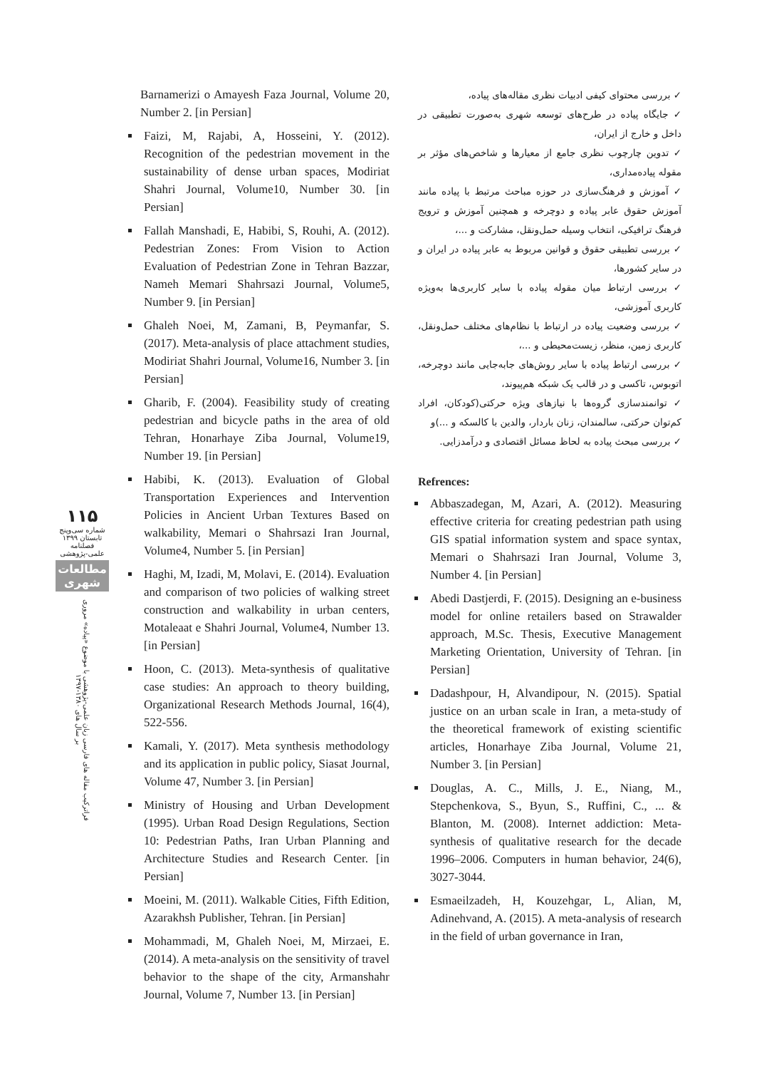۱۱۵
شماره سی‌وپنج
تابستان ۱۳۹۹
فصلنامه
علمی-پژوهشی
مطالعات شهری
فراترکیب مقاله های فارسی زبان علمی-پژوهشی با موضوع «پیاده» مروری بر سال های ۱۳۸۰-۱۳۹۷
Barnamerizi o Amayesh Faza Journal, Volume 20, Number 2. [in Persian]
Faizi, M, Rajabi, A, Hosseini, Y. (2012). Recognition of the pedestrian movement in the sustainability of dense urban spaces, Modiriat Shahri Journal, Volume10, Number 30. [in Persian]
Fallah Manshadi, E, Habibi, S, Rouhi, A. (2012). Pedestrian Zones: From Vision to Action Evaluation of Pedestrian Zone in Tehran Bazzar, Nameh Memari Shahrsazi Journal, Volume5, Number 9. [in Persian]
Ghaleh Noei, M, Zamani, B, Peymanfar, S. (2017). Meta-analysis of place attachment studies, Modiriat Shahri Journal, Volume16, Number 3. [in Persian]
Gharib, F. (2004). Feasibility study of creating pedestrian and bicycle paths in the area of old Tehran, Honarhaye Ziba Journal, Volume19, Number 19. [in Persian]
Habibi, K. (2013). Evaluation of Global Transportation Experiences and Intervention Policies in Ancient Urban Textures Based on walkability, Memari o Shahrsazi Iran Journal, Volume4, Number 5. [in Persian]
Haghi, M, Izadi, M, Molavi, E. (2014). Evaluation and comparison of two policies of walking street construction and walkability in urban centers, Motaleaat e Shahri Journal, Volume4, Number 13. [in Persian]
Hoon, C. (2013). Meta-synthesis of qualitative case studies: An approach to theory building, Organizational Research Methods Journal, 16(4), 522-556.
Kamali, Y. (2017). Meta synthesis methodology and its application in public policy, Siasat Journal, Volume 47, Number 3. [in Persian]
Ministry of Housing and Urban Development (1995). Urban Road Design Regulations, Section 10: Pedestrian Paths, Iran Urban Planning and Architecture Studies and Research Center. [in Persian]
Moeini, M. (2011). Walkable Cities, Fifth Edition, Azarakhsh Publisher, Tehran. [in Persian]
Mohammadi, M, Ghaleh Noei, M, Mirzaei, E. (2014). A meta-analysis on the sensitivity of travel behavior to the shape of the city, Armanshahr Journal, Volume 7, Number 13. [in Persian]
✓ بررسی محتوای کیفی ادبیات نظری مقاله‌های پیاده،
✓ جایگاه پیاده در طرح‌های توسعه شهری به‌صورت تطبیقی در داخل و خارج از ایران،
✓ تدوین چارچوب نظری جامع از معیارها و شاخص‌های مؤثر بر مقوله پیاده‌مداری،
✓ آموزش و فرهنگ‌سازی در حوزه مباحث مرتبط با پیاده مانند آموزش حقوق عابر پیاده و دوچرخه و همچنین آموزش و ترویج فرهنگ ترافیکی، انتخاب وسیله حمل‌ونقل، مشارکت و ...،
✓ بررسی تطبیقی حقوق و قوانین مربوط به عابر پیاده در ایران و در سایر کشورها،
✓ بررسی ارتباط میان مقوله پیاده با سایر کاربری‌ها به‌ویژه کاربری آموزشی،
✓ بررسی وضعیت پیاده در ارتباط با نظام‌های مختلف حمل‌ونقل، کاربری زمین، منظر، زیست‌محیطی و ...،
✓ بررسی ارتباط پیاده با سایر روش‌های جابه‌جایی مانند دوچرخه، اتوبوس، تاکسی و در قالب یک شبکه هم‌پیوند،
✓ توانمندسازی گروه‌ها با نیازهای ویژه حرکتی(کودکان، افراد کم‌توان حرکتی، سالمندان، زنان باردار، والدین با کالسکه و ...)و
✓ بررسی مبحث پیاده به لحاظ مسائل اقتصادی و درآمدزایی.
Refrences:
Abbaszadegan, M, Azari, A. (2012). Measuring effective criteria for creating pedestrian path using GIS spatial information system and space syntax, Memari o Shahrsazi Iran Journal, Volume 3, Number 4. [in Persian]
Abedi Dastjerdi, F. (2015). Designing an e-business model for online retailers based on Strawalder approach, M.Sc. Thesis, Executive Management Marketing Orientation, University of Tehran. [in Persian]
Dadashpour, H, Alvandipour, N. (2015). Spatial justice on an urban scale in Iran, a meta-study of the theoretical framework of existing scientific articles, Honarhaye Ziba Journal, Volume 21, Number 3. [in Persian]
Douglas, A. C., Mills, J. E., Niang, M., Stepchenkova, S., Byun, S., Ruffini, C., ... & Blanton, M. (2008). Internet addiction: Meta-synthesis of qualitative research for the decade 1996–2006. Computers in human behavior, 24(6), 3027-3044.
Esmaeilzadeh, H, Kouzehgar, L, Alian, M, Adinehvand, A. (2015). A meta-analysis of research in the field of urban governance in Iran,